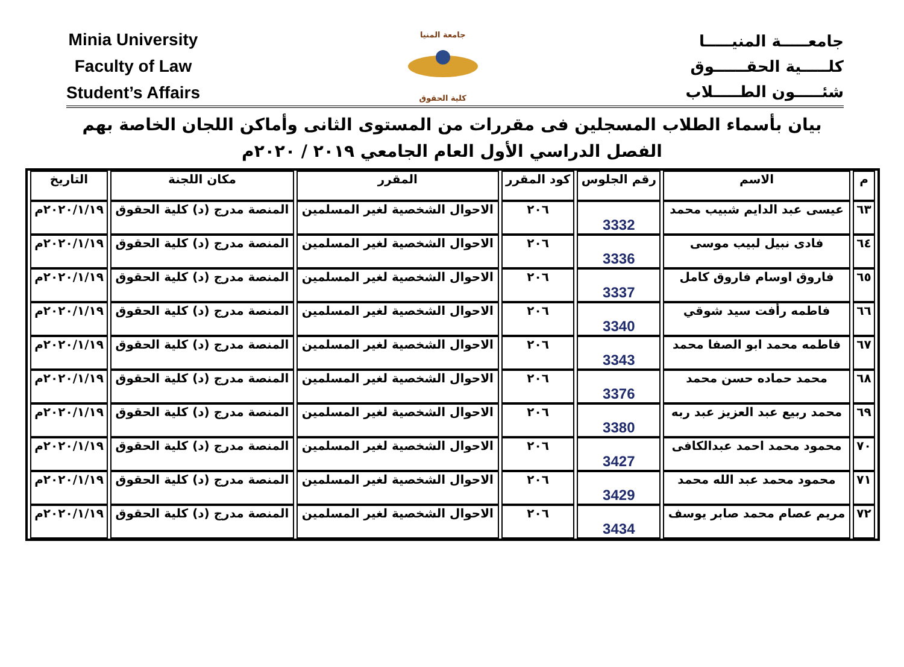Minia University
Faculty of Law
Student’s Affairs
جامعة المنيا
كلية الحقوق
جامعـــــة المنيـــــا
كلـــــية الحقــــــوق
شئـــــون الطـــــلاب
بيان بأسماء الطلاب المسجلين فى مقررات من المستوى الثانى وأماكن اللجان الخاصة بهم
الفصل الدراسي الأول العام الجامعي ٢٠١٩ / ٢٠٢٠م
| م | الاسم | رقم الجلوس | كود المقرر | المقرر | مكان اللجنة | التاريخ |
| --- | --- | --- | --- | --- | --- | --- |
| ٦٣ | عيسى عبد الدايم شبيب محمد | 3332 | ٢٠٦ | الاحوال الشخصية لغير المسلمين | المنصة مدرج (د) كلية الحقوق | ٢٠٢٠/١/١٩م |
| ٦٤ | فادى نبيل لبيب موسى | 3336 | ٢٠٦ | الاحوال الشخصية لغير المسلمين | المنصة مدرج (د) كلية الحقوق | ٢٠٢٠/١/١٩م |
| ٦٥ | فاروق اوسام فاروق كامل | 3337 | ٢٠٦ | الاحوال الشخصية لغير المسلمين | المنصة مدرج (د) كلية الحقوق | ٢٠٢٠/١/١٩م |
| ٦٦ | فاطمه رأفت سيد شوقي | 3340 | ٢٠٦ | الاحوال الشخصية لغير المسلمين | المنصة مدرج (د) كلية الحقوق | ٢٠٢٠/١/١٩م |
| ٦٧ | فاطمه محمد ابو الصفا محمد | 3343 | ٢٠٦ | الاحوال الشخصية لغير المسلمين | المنصة مدرج (د) كلية الحقوق | ٢٠٢٠/١/١٩م |
| ٦٨ | محمد حماده حسن محمد | 3376 | ٢٠٦ | الاحوال الشخصية لغير المسلمين | المنصة مدرج (د) كلية الحقوق | ٢٠٢٠/١/١٩م |
| ٦٩ | محمد ربيع عبد العزيز عبد ربه | 3380 | ٢٠٦ | الاحوال الشخصية لغير المسلمين | المنصة مدرج (د) كلية الحقوق | ٢٠٢٠/١/١٩م |
| ٧٠ | محمود محمد احمد عبدالكافى | 3427 | ٢٠٦ | الاحوال الشخصية لغير المسلمين | المنصة مدرج (د) كلية الحقوق | ٢٠٢٠/١/١٩م |
| ٧١ | محمود محمد عبد الله محمد | 3429 | ٢٠٦ | الاحوال الشخصية لغير المسلمين | المنصة مدرج (د) كلية الحقوق | ٢٠٢٠/١/١٩م |
| ٧٢ | مريم عصام محمد صابر يوسف | 3434 | ٢٠٦ | الاحوال الشخصية لغير المسلمين | المنصة مدرج (د) كلية الحقوق | ٢٠٢٠/١/١٩م |